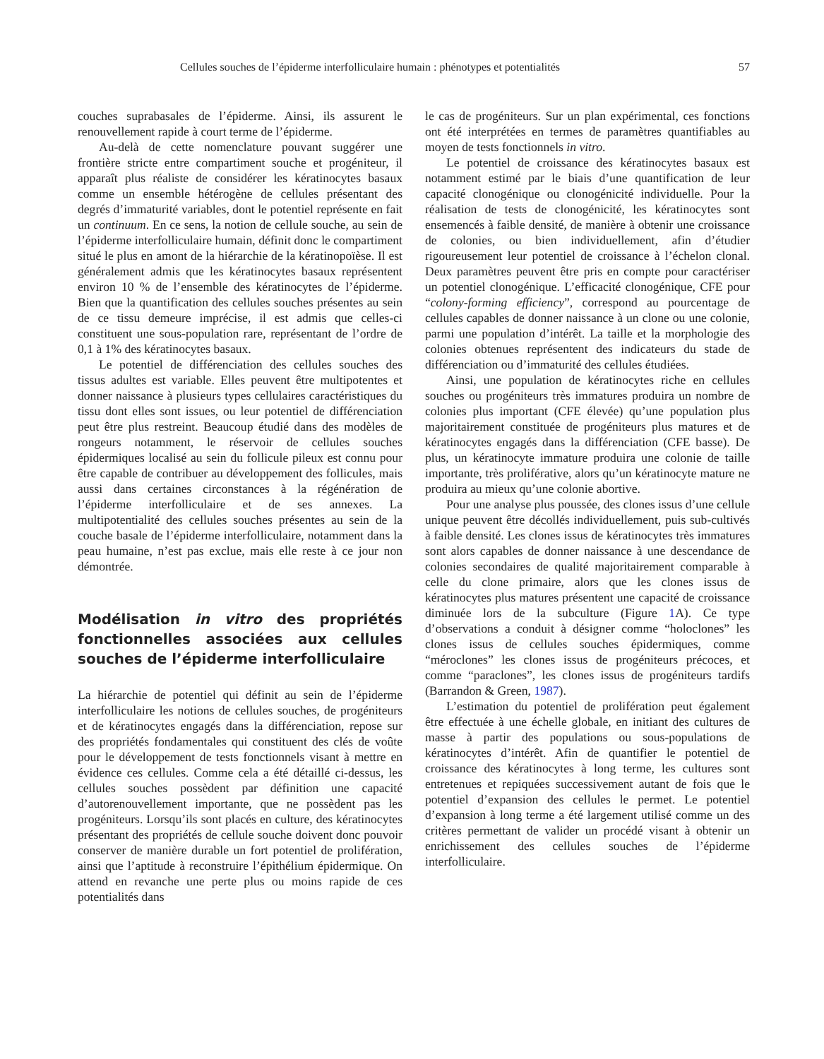Cellules souches de l’épiderme interfolliculaire humain : phénotypes et potentialités 57
couches suprabasales de l’épiderme. Ainsi, ils assurent le renouvellement rapide à court terme de l’épiderme.
Au-delà de cette nomenclature pouvant suggérer une frontière stricte entre compartiment souche et progéniteur, il apparaît plus réaliste de considérer les kératinocytes basaux comme un ensemble hétérogène de cellules présentant des degrés d’immaturité variables, dont le potentiel représente en fait un continuum. En ce sens, la notion de cellule souche, au sein de l’épiderme interfolliculaire humain, définit donc le compartiment situé le plus en amont de la hiérarchie de la kératinopoïèse. Il est généralement admis que les kératinocytes basaux représentent environ 10 % de l’ensemble des kératinocytes de l’épiderme. Bien que la quantification des cellules souches présentes au sein de ce tissu demeure imprécise, il est admis que celles-ci constituent une sous-population rare, représentant de l’ordre de 0,1 à 1% des kératinocytes basaux.
Le potentiel de différenciation des cellules souches des tissus adultes est variable. Elles peuvent être multipotentes et donner naissance à plusieurs types cellulaires caractéristiques du tissu dont elles sont issues, ou leur potentiel de différenciation peut être plus restreint. Beaucoup étudié dans des modèles de rongeurs notamment, le réservoir de cellules souches épidermiques localisé au sein du follicule pileux est connu pour être capable de contribuer au développement des follicules, mais aussi dans certaines circonstances à la régénération de l’épiderme interfolliculaire et de ses annexes. La multipotentialité des cellules souches présentes au sein de la couche basale de l’épiderme interfolliculaire, notamment dans la peau humaine, n’est pas exclue, mais elle reste à ce jour non démontrée.
Modélisation in vitro des propriétés fonctionnelles associées aux cellules souches de l’épiderme interfolliculaire
La hiérarchie de potentiel qui définit au sein de l’épiderme interfolliculaire les notions de cellules souches, de progéniteurs et de kératinocytes engagés dans la différenciation, repose sur des propriétés fondamentales qui constituent des clés de voûte pour le développement de tests fonctionnels visant à mettre en évidence ces cellules. Comme cela a été détaillé ci-dessus, les cellules souches possèdent par définition une capacité d’autorenouvellement importante, que ne possèdent pas les progéniteurs. Lorsqu’ils sont placés en culture, des kératinocytes présentant des propriétés de cellule souche doivent donc pouvoir conserver de manière durable un fort potentiel de prolifération, ainsi que l’aptitude à reconstruire l’épithélium épidermique. On attend en revanche une perte plus ou moins rapide de ces potentialités dans
le cas de progéniteurs. Sur un plan expérimental, ces fonctions ont été interprétées en termes de paramètres quantifiables au moyen de tests fonctionnels in vitro.
Le potentiel de croissance des kératinocytes basaux est notamment estimé par le biais d’une quantification de leur capacité clonogénique ou clonogénicité individuelle. Pour la réalisation de tests de clonogénicité, les kératinocytes sont ensemencés à faible densité, de manière à obtenir une croissance de colonies, ou bien individuellement, afin d’étudier rigoureusement leur potentiel de croissance à l’échelon clonal. Deux paramètres peuvent être pris en compte pour caractériser un potentiel clonogénique. L’efficacité clonogénique, CFE pour “colony-forming efficiency”, correspond au pourcentage de cellules capables de donner naissance à un clone ou une colonie, parmi une population d’intérêt. La taille et la morphologie des colonies obtenues représentent des indicateurs du stade de différenciation ou d’immaturité des cellules étudiées.
Ainsi, une population de kératinocytes riche en cellules souches ou progéniteurs très immatures produira un nombre de colonies plus important (CFE élevée) qu’une population plus majoritairement constituée de progéniteurs plus matures et de kératinocytes engagés dans la différenciation (CFE basse). De plus, un kératinocyte immature produira une colonie de taille importante, très proliférative, alors qu’un kératinocyte mature ne produira au mieux qu’une colonie abortive.
Pour une analyse plus poussée, des clones issus d’une cellule unique peuvent être décollés individuellement, puis sub-cultivés à faible densité. Les clones issus de kératinocytes très immatures sont alors capables de donner naissance à une descendance de colonies secondaires de qualité majoritairement comparable à celle du clone primaire, alors que les clones issus de kératinocytes plus matures présentent une capacité de croissance diminuée lors de la subculture (Figure 1 A). Ce type d’observations a conduit à désigner comme “holoclones” les clones issus de cellules souches épidermiques, comme “méroclones” les clones issus de progéniteurs précoces, et comme “paraclones”, les clones issus de progéniteurs tardifs (Barrandon & Green, 1987).
L’estimation du potentiel de prolifération peut également être effectuée à une échelle globale, en initiant des cultures de masse à partir des populations ou sous-populations de kératinocytes d’intérêt. Afin de quantifier le potentiel de croissance des kératinocytes à long terme, les cultures sont entretenues et repiquées successivement autant de fois que le potentiel d’expansion des cellules le permet. Le potentiel d’expansion à long terme a été largement utilisé comme un des critères permettant de valider un procédé visant à obtenir un enrichissement des cellules souches de l’épiderme interfolliculaire.